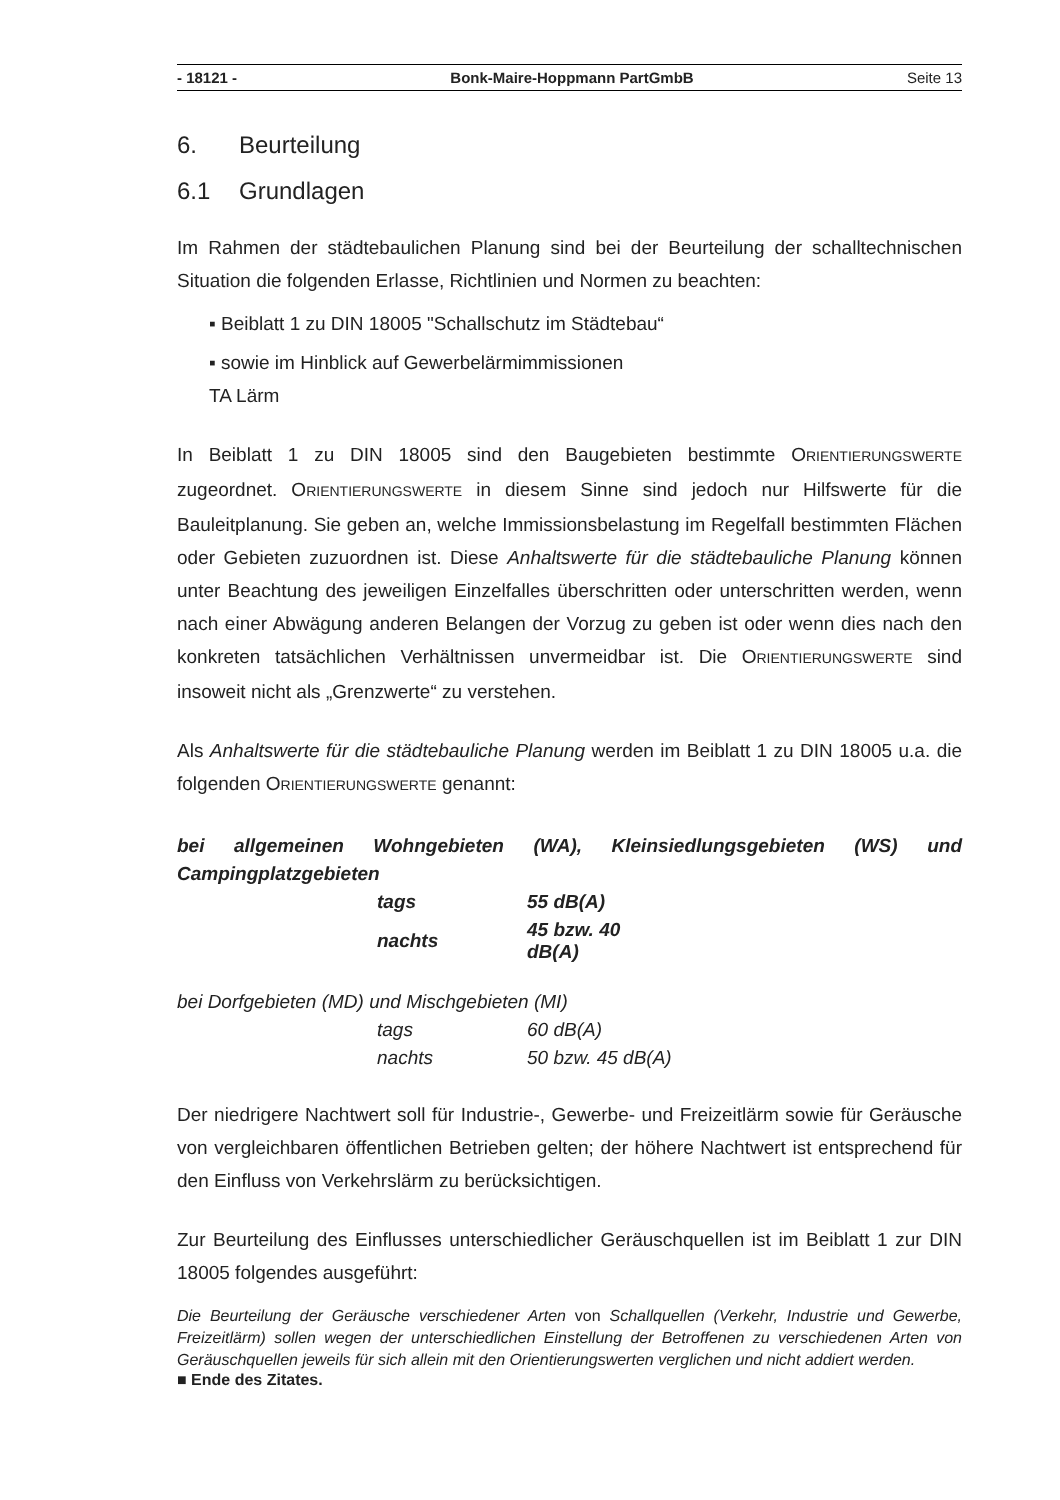- 18121 - Bonk-Maire-Hoppmann PartGmbB Seite 13
6. Beurteilung
6.1 Grundlagen
Im Rahmen der städtebaulichen Planung sind bei der Beurteilung der schalltechnischen Situation die folgenden Erlasse, Richtlinien und Normen zu beachten:
▪ Beiblatt 1 zu DIN 18005 "Schallschutz im Städtebau“
▪ sowie im Hinblick auf Gewerbelärmimmissionen
TA Lärm
In Beiblatt 1 zu DIN 18005 sind den Baugebieten bestimmte ORIENTIERUNGSWERTE zugeordnet. ORIENTIERUNGSWERTE in diesem Sinne sind jedoch nur Hilfswerte für die Bauleitplanung. Sie geben an, welche Immissionsbelastung im Regelfall bestimmten Flächen oder Gebieten zuzuordnen ist. Diese Anhaltswerte für die städtebauliche Planung können unter Beachtung des jeweiligen Einzelfalles überschritten oder unterschritten werden, wenn nach einer Abwägung anderen Belangen der Vorzug zu geben ist oder wenn dies nach den konkreten tatsächlichen Verhältnissen unvermeidbar ist. Die ORIENTIERUNGSWERTE sind insoweit nicht als „Grenzwerte“ zu verstehen.
Als Anhaltswerte für die städtebauliche Planung werden im Beiblatt 1 zu DIN 18005 u.a. die folgenden ORIENTIERUNGSWERTE genannt:
bei allgemeinen Wohngebieten (WA), Kleinsiedlungsgebieten (WS) und Campingplatzgebieten
| tags | 55 dB(A) |
| nachts | 45 bzw. 40 dB(A) |
bei Dorfgebieten (MD) und Mischgebieten (MI)
| tags | 60 dB(A) |
| nachts | 50 bzw. 45 dB(A) |
Der niedrigere Nachtwert soll für Industrie-, Gewerbe- und Freizeitlärm sowie für Geräusche von vergleichbaren öffentlichen Betrieben gelten; der höhere Nachtwert ist entsprechend für den Einfluss von Verkehrslärm zu berücksichtigen.
Zur Beurteilung des Einflusses unterschiedlicher Geräuschquellen ist im Beiblatt 1 zur DIN 18005 folgendes ausgeführt:
Die Beurteilung der Geräusche verschiedener Arten von Schallquellen (Verkehr, Industrie und Gewerbe, Freizeitlärm) sollen wegen der unterschiedlichen Einstellung der Betroffenen zu verschiedenen Arten von Geräuschquellen jeweils für sich allein mit den Orientierungswerten verglichen und nicht addiert werden.
■ Ende des Zitates.